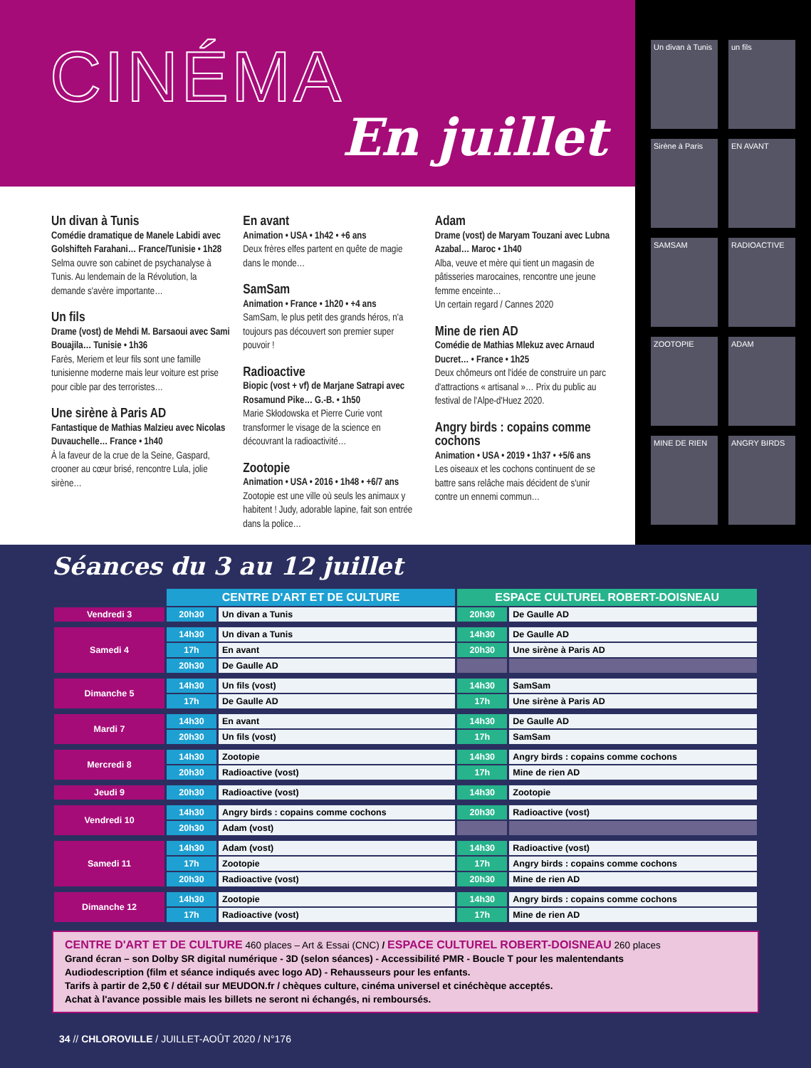CINÉMA
En juillet
Un divan à Tunis
Comédie dramatique de Manele Labidi avec Golshifteh Farahani… France/Tunisie • 1h28
Selma ouvre son cabinet de psychanalyse à Tunis. Au lendemain de la Révolution, la demande s'avère importante…
Un fils
Drame (vost) de Mehdi M. Barsaoui avec Sami Bouajila… Tunisie • 1h36
Farès, Meriem et leur fils sont une famille tunisienne moderne mais leur voiture est prise pour cible par des terroristes…
Une sirène à Paris AD
Fantastique de Mathias Malzieu avec Nicolas Duvauchelle… France • 1h40
À la faveur de la crue de la Seine, Gaspard, crooner au cœur brisé, rencontre Lula, jolie sirène…
En avant
Animation • USA • 1h42 • +6 ans
Deux frères elfes partent en quête de magie dans le monde…
SamSam
Animation • France • 1h20 • +4 ans
SamSam, le plus petit des grands héros, n'a toujours pas découvert son premier super pouvoir !
Radioactive
Biopic (vost + vf) de Marjane Satrapi avec Rosamund Pike… G.-B. • 1h50
Marie Skłodowska et Pierre Curie vont transformer le visage de la science en découvrant la radioactivité…
Zootopie
Animation • USA • 2016 • 1h48 • +6/7 ans
Zootopie est une ville où seuls les animaux y habitent ! Judy, adorable lapine, fait son entrée dans la police…
Adam
Drame (vost) de Maryam Touzani avec Lubna Azabal… Maroc • 1h40
Alba, veuve et mère qui tient un magasin de pâtisseries marocaines, rencontre une jeune femme enceinte…
Un certain regard / Cannes 2020
Mine de rien AD
Comédie de Mathias Mlekuz avec Arnaud Ducret… • France • 1h25
Deux chômeurs ont l'idée de construire un parc d'attractions « artisanal »… Prix du public au festival de l'Alpe-d'Huez 2020.
Angry birds : copains comme cochons
Animation • USA • 2019 • 1h37 • +5/6 ans
Les oiseaux et les cochons continuent de se battre sans relâche mais décident de s'unir contre un ennemi commun…
Un divan à Tunis
un fils
Sirène à Paris
EN AVANT
SAMSAM
RADIOACTIVE
ZOOTOPIE
ADAM
MINE DE RIEN
ANGRY BIRDS
Séances du 3 au 12 juillet
| | CENTRE D'ART ET DE CULTURE | | ESPACE CULTUREL ROBERT-DOISNEAU | |
| --- | --- | --- | --- | --- |
| Vendredi 3 | 20h30 | Un divan a Tunis | 20h30 | De Gaulle AD |
| Samedi 4 | 14h30 | Un divan a Tunis | 14h30 | De Gaulle AD |
| | 17h | En avant | 20h30 | Une sirène à Paris AD |
| | 20h30 | De Gaulle AD | | |
| Dimanche 5 | 14h30 | Un fils (vost) | 14h30 | SamSam |
| | 17h | De Gaulle AD | 17h | Une sirène à Paris AD |
| Mardi 7 | 14h30 | En avant | 14h30 | De Gaulle AD |
| | 20h30 | Un fils (vost) | 17h | SamSam |
| Mercredi 8 | 14h30 | Zootopie | 14h30 | Angry birds : copains comme cochons |
| | 20h30 | Radioactive (vost) | 17h | Mine de rien AD |
| Jeudi 9 | 20h30 | Radioactive (vost) | 14h30 | Zootopie |
| Vendredi 10 | 14h30 | Angry birds : copains comme cochons | 20h30 | Radioactive (vost) |
| | 20h30 | Adam (vost) | | |
| Samedi 11 | 14h30 | Adam (vost) | 14h30 | Radioactive (vost) |
| | 17h | Zootopie | 17h | Angry birds : copains comme cochons |
| | 20h30 | Radioactive (vost) | 20h30 | Mine de rien AD |
| Dimanche 12 | 14h30 | Zootopie | 14h30 | Angry birds : copains comme cochons |
| | 17h | Radioactive (vost) | 17h | Mine de rien AD |
CENTRE D'ART ET DE CULTURE 460 places – Art & Essai (CNC) / ESPACE CULTUREL ROBERT-DOISNEAU 260 places
Grand écran – son Dolby SR digital numérique - 3D (selon séances) - Accessibilité PMR - Boucle T pour les malentendants
Audiodescription (film et séance indiqués avec logo AD) - Rehausseurs pour les enfants.
Tarifs à partir de 2,50 € / détail sur MEUDON.fr / chèques culture, cinéma universel et cinéchèque acceptés.
Achat à l'avance possible mais les billets ne seront ni échangés, ni remboursés.
34 // CHLOROVILLE / JUILLET-AOÛT 2020 / N°176